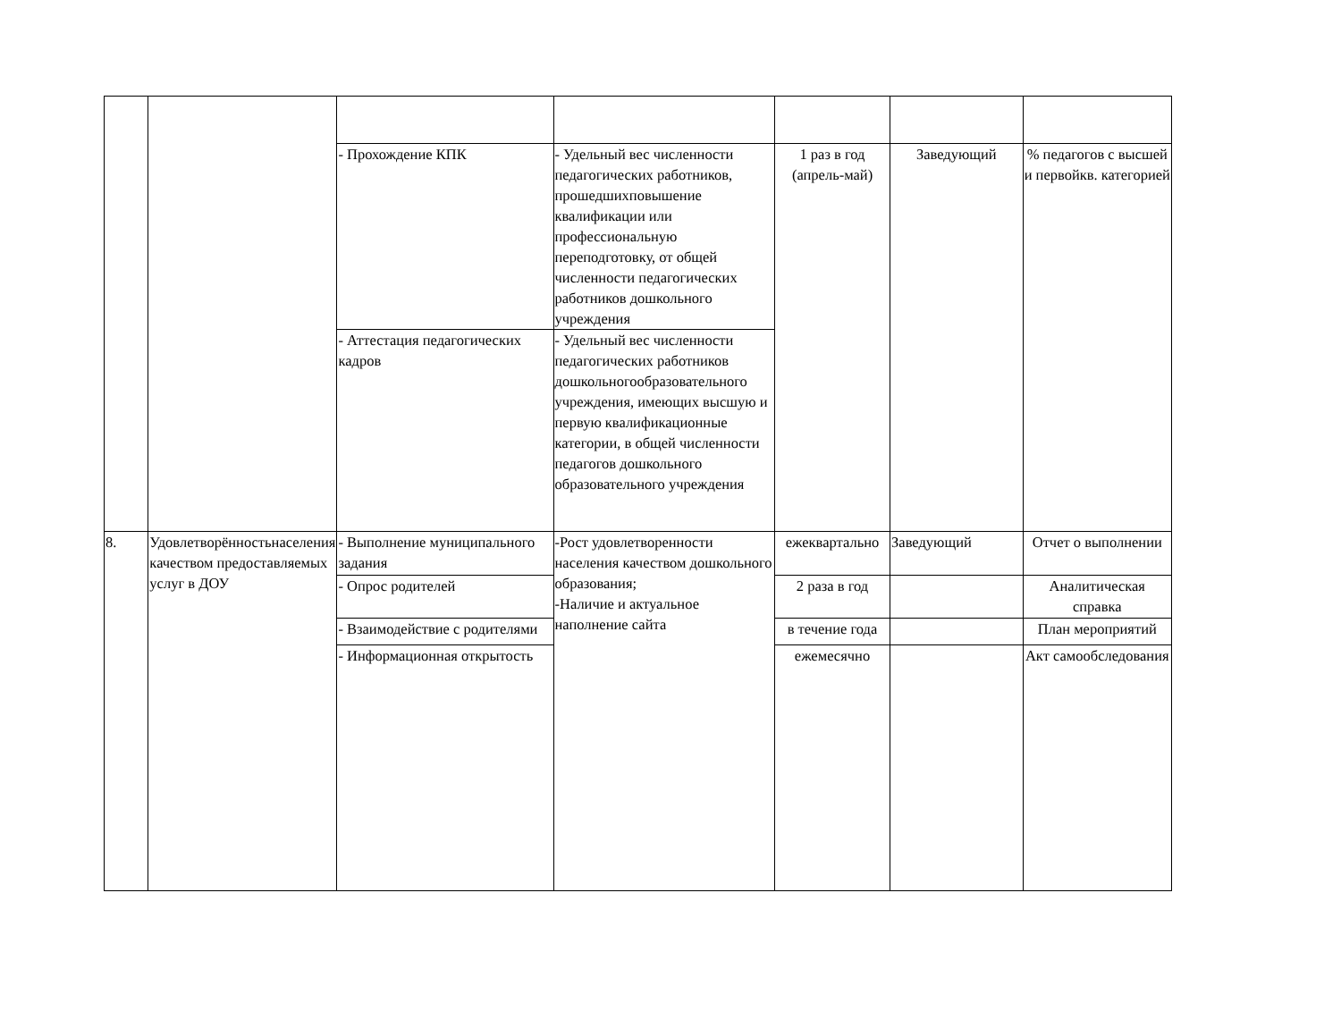| | | - Прохождение КПК | - Удельный вес численности педагогических работников, прошедшихповышение квалификации или профессиональную переподготовку, от общей численности педагогических работников дошкольного учреждения | 1 раз в год (апрель-май) | Заведующий | % педагогов с высшей и первойкв. категорией |
| | | - Аттестация педагогических кадров | - Удельный вес численности педагогических работников дошкольногообразовательного учреждения, имеющих высшую и первую квалификационные категории, в общей численности педагогов дошкольного образовательного учреждения | | | |
| 8. | Удовлетворённостьнаселения качеством предоставляемых услуг в ДОУ | - Выполнение муниципального задания | -Рост удовлетворенности населения качеством дошкольного образования; -Наличие и актуальное наполнение сайта | ежеквартально | Заведующий | Отчет о выполнении |
| | | - Опрос родителей | | 2 раза в год | | Аналитическая справка |
| | | - Взаимодействие с родителями | | в течение года | | План мероприятий |
| | | - Информационная открытость | | ежемесячно | | Акт самообследования |